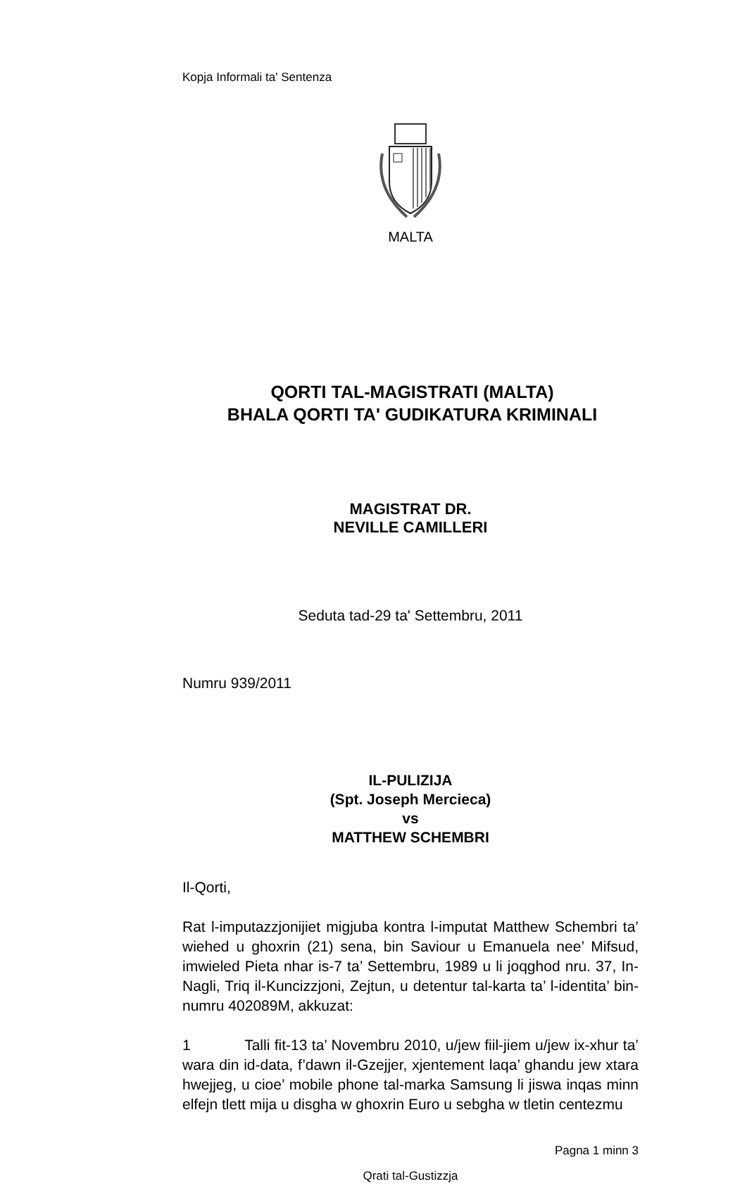Kopja Informali ta' Sentenza
MALTA
QORTI TAL-MAGISTRATI (MALTA)
BHALA QORTI TA' GUDIKATURA KRIMINALI
MAGISTRAT DR.
NEVILLE CAMILLERI
Seduta tad-29 ta' Settembru, 2011
Numru 939/2011
IL-PULIZIJA
(Spt. Joseph Mercieca)
vs
MATTHEW SCHEMBRI
Il-Qorti,
Rat l-imputazzjonijiet migjuba kontra l-imputat Matthew Schembri ta’ wiehed u ghoxrin (21) sena, bin Saviour u Emanuela nee’ Mifsud, imwieled Pieta nhar is-7 ta’ Settembru, 1989 u li joqghod nru. 37, In-Nagli, Triq il-Kuncizzjoni, Zejtun, u detentur tal-karta ta’ l-identita’ bin-numru 402089M, akkuzat:
1 Talli fit-13 ta’ Novembru 2010, u/jew fiil-jiem u/jew ix-xhur ta’ wara din id-data, f’dawn il-Gzejjer, xjentement laqa’ ghandu jew xtara hwejjeg, u cioe’ mobile phone tal-marka Samsung li jiswa inqas minn elfejn tlett mija u disgha w ghoxrin Euro u sebgha w tletin centezmu
Pagna 1 minn 3
Qrati tal-Gustizzja